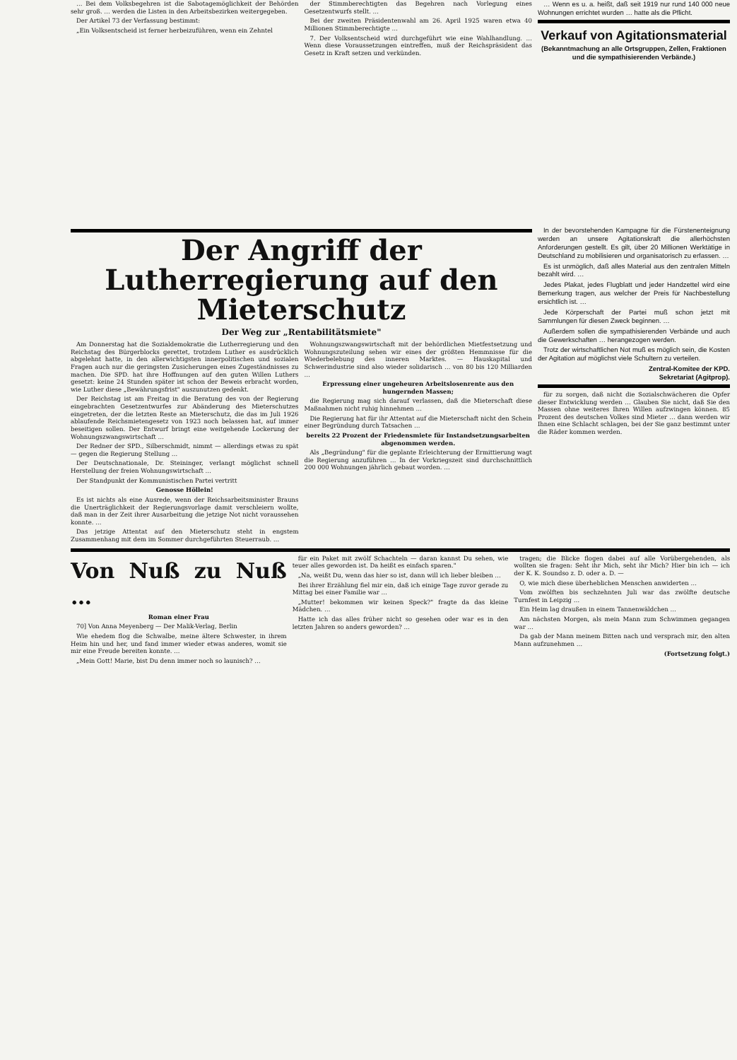… Bei dem Volksbegehren ist die Sabotagemöglichkeit der Behörden sehr groß. … werden die Listen in den Arbeitsbezirken weitergegeben.
Der Artikel 73 der Verfassung bestimmt:
„Ein Volksentscheid ist ferner herbeizuführen, wenn ein Zehntel
der Stimmberechtigten das Begehren nach Vorlegung eines Gesetzentwurfs stellt. …
Bei der zweiten Präsidentenwahl am 26. April 1925 waren etwa 40 Millionen Stimmberechtigte …
7. Der Volksentscheid wird durchgeführt wie eine Wahlhandlung. … Wenn diese Voraussetzungen eintreffen, muß der Reichspräsident das Gesetz in Kraft setzen und verkünden.
… Wenn es u. a. heißt, daß seit 1919 nur rund 140 000 neue Wohnungen errichtet wurden … hatte als die Pflicht.
Verkauf von Agitationsmaterial
(Bekanntmachung an alle Ortsgruppen, Zellen, Fraktionen und die sympathisierenden Verbände.)
Der Angriff der Lutherregierung auf den Mieterschutz
Der Weg zur „Rentabilitätsmiete"
Am Donnerstag hat die Sozialdemokratie die Lutherregierung und den Reichstag des Bürgerblocks gerettet, trotzdem Luther es ausdrücklich abgelehnt hatte, in den allerwichtigsten innerpolitischen und sozialen Fragen auch nur die geringsten Zusicherungen eines Zugeständnisses zu machen. Die SPD. hat ihre Hoffnungen auf den guten Willen Luthers gesetzt: keine 24 Stunden später ist schon der Beweis erbracht worden, wie Luther diese „Bewährungsfrist" auszunutzen gedenkt.
Der Reichstag ist am Freitag in die Beratung des von der Regierung eingebrachten Gesetzentwurfes zur Abänderung des Mieterschutzes eingetreten, der die letzten Reste an Mieterschutz, die das im Juli 1926 ablaufende Reichsmietengesetz von 1923 noch belassen hat, auf immer beseitigen sollen. Der Entwurf bringt eine weitgehende Lockerung der Wohnungszwangswirtschaft …
Der Redner der SPD., Silberschmidt, nimmt — allerdings etwas zu spät — gegen die Regierung Stellung …
Der Deutschnationale, Dr. Steininger, verlangt möglichst schnell Herstellung der freien Wohnungswirtschaft …
Der Standpunkt der Kommunistischen Partei vertritt
Genosse Höllein!
Es ist nichts als eine Ausrede, wenn der Reichsarbeitsminister Brauns die Unerträglichkeit der Regierungsvorlage damit verschleiern wollte, daß man in der Zeit ihrer Ausarbeitung die jetzige Not nicht voraussehen konnte. …
Das jetzige Attentat auf den Mieterschutz steht in engstem Zusammenhang mit dem im Sommer durchgeführten Steuerraub. …
Wohnungszwangswirtschaft mit der behördlichen Mietfestsetzung und Wohnungszuteilung sehen wir eines der größten Hemmnisse für die Wiederbelebung des inneren Marktes. — Hauskapital und Schwerindustrie sind also wieder solidarisch … von 80 bis 120 Milliarden …
Erpressung einer ungeheuren Arbeitslosenrente aus den hungernden Massen;
die Regierung mag sich darauf verlassen, daß die Mieterschaft diese Maßnahmen nicht ruhig hinnehmen …
Die Regierung hat für ihr Attentat auf die Mieterschaft nicht den Schein einer Begründung durch Tatsachen …
bereits 22 Prozent der Friedensmiete für Instandsetzungsarbeiten abgenommen werden.
Als „Begründung" für die geplante Erleichterung der Ermittierung wagt die Regierung anzuführen … In der Vorkriegszeit sind durchschnittlich 200 000 Wohnungen jährlich gebaut worden. …
In der bevorstehenden Kampagne für die Fürstenenteignung werden an unsere Agitationskraft die allerhöchsten Anforderungen gestellt. Es gilt, über 20 Millionen Werktätige in Deutschland zu mobilisieren und organisatorisch zu erfassen. …
Es ist unmöglich, daß alles Material aus den zentralen Mitteln bezahlt wird. …
Jedes Plakat, jedes Flugblatt und jeder Handzettel wird eine Bemerkung tragen, aus welcher der Preis für Nachbestellung ersichtlich ist. …
Jede Körperschaft der Partei muß schon jetzt mit Sammlungen für diesen Zweck beginnen. …
Außerdem sollen die sympathisierenden Verbände und auch die Gewerkschaften … herangezogen werden.
Trotz der wirtschaftlichen Not muß es möglich sein, die Kosten der Agitation auf möglichst viele Schultern zu verteilen.
Zentral-Komitee der KPD.
Sekretariat (Agitprop).
für zu sorgen, daß nicht die Sozialschwächeren die Opfer dieser Entwicklung werden … Glauben Sie nicht, daß Sie den Massen ohne weiteres Ihren Willen aufzwingen können. 85 Prozent des deutschen Volkes sind Mieter … dann werden wir Ihnen eine Schlacht schlagen, bei der Sie ganz bestimmt unter die Räder kommen werden.
Von Nuß zu Nuß …
Roman einer Frau
70] Von Anna Meyenberg — Der Malik-Verlag, Berlin
Wie ehedem flog die Schwalbe, meine ältere Schwester, in ihrem Heim hin und her, und fand immer wieder etwas anderes, womit sie mir eine Freude bereiten konnte. …
„Mein Gott! Marie, bist Du denn immer noch so launisch? …
für ein Paket mit zwölf Schachteln — daran kannst Du sehen, wie teuer alles geworden ist. Da heißt es einfach sparen."
„Na, weißt Du, wenn das hier so ist, dann will ich lieber bleiben …
Bei ihrer Erzählung fiel mir ein, daß ich einige Tage zuvor gerade zu Mittag bei einer Familie war …
„Mutter! bekommen wir keinen Speck?" fragte da das kleine Mädchen. …
Hatte ich das alles früher nicht so gesehen oder war es in den letzten Jahren so anders geworden? …
tragen; die Blicke flogen dabei auf alle Vorübergehenden, als wollten sie fragen: Seht ihr Mich, seht ihr Mich? Hier bin ich — ich der K. K. Soundso z. D. oder a. D. —
O, wie mich diese überheblichen Menschen anwiderten …
Vom zwölften bis sechzehnten Juli war das zwölfte deutsche Turnfest in Leipzig …
Ein Heim lag draußen in einem Tannenwäldchen …
Am nächsten Morgen, als mein Mann zum Schwimmen gegangen war …
Da gab der Mann meinem Bitten nach und versprach mir, den alten Mann aufzunehmen …
(Fortsetzung folgt.)